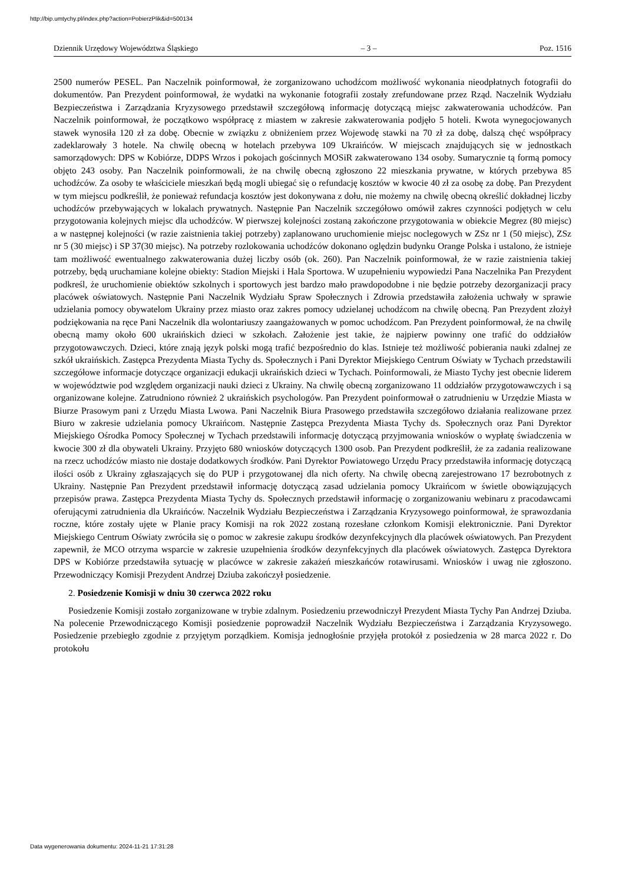http://bip.umtychy.pl/index.php?action=PobierzPlik&id=500134
Dziennik Urzędowy Województwa Śląskiego – 3 – Poz. 1516
2500 numerów PESEL. Pan Naczelnik poinformował, że zorganizowano uchodźcom możliwość wykonania nieodpłatnych fotografii do dokumentów. Pan Prezydent poinformował, że wydatki na wykonanie fotografii zostały zrefundowane przez Rząd. Naczelnik Wydziału Bezpieczeństwa i Zarządzania Kryzysowego przedstawił szczegółową informację dotyczącą miejsc zakwaterowania uchodźców. Pan Naczelnik poinformował, że początkowo współpracę z miastem w zakresie zakwaterowania podjęło 5 hoteli. Kwota wynegocjowanych stawek wynosiła 120 zł za dobę. Obecnie w związku z obniżeniem przez Wojewodę stawki na 70 zł za dobę, dalszą chęć współpracy zadeklarowały 3 hotele. Na chwilę obecną w hotelach przebywa 109 Ukraińców. W miejscach znajdujących się w jednostkach samorządowych: DPS w Kobiórze, DDPS Wrzos i pokojach gościnnych MOSiR zakwaterowano 134 osoby. Sumarycznie tą formą pomocy objęto 243 osoby. Pan Naczelnik poinformowali, że na chwilę obecną zgłoszono 22 mieszkania prywatne, w których przebywa 85 uchodźców. Za osoby te właściciele mieszkań będą mogli ubiegać się o refundację kosztów w kwocie 40 zł za osobę za dobę. Pan Prezydent w tym miejscu podkreślił, że ponieważ refundacja kosztów jest dokonywana z dołu, nie możemy na chwilę obecną określić dokładnej liczby uchodźców przebywających w lokalach prywatnych. Następnie Pan Naczelnik szczegółowo omówił zakres czynności podjętych w celu przygotowania kolejnych miejsc dla uchodźców. W pierwszej kolejności zostaną zakończone przygotowania w obiekcie Megrez (80 miejsc) a w następnej kolejności (w razie zaistnienia takiej potrzeby) zaplanowano uruchomienie miejsc noclegowych w ZSz nr 1 (50 miejsc), ZSz nr 5 (30 miejsc) i SP 37(30 miejsc). Na potrzeby rozlokowania uchodźców dokonano oględzin budynku Orange Polska i ustalono, że istnieje tam możliwość ewentualnego zakwaterowania dużej liczby osób (ok. 260). Pan Naczelnik poinformował, że w razie zaistnienia takiej potrzeby, będą uruchamiane kolejne obiekty: Stadion Miejski i Hala Sportowa. W uzupełnieniu wypowiedzi Pana Naczelnika Pan Prezydent podkreśl, że uruchomienie obiektów szkolnych i sportowych jest bardzo mało prawdopodobne i nie będzie potrzeby dezorganizacji pracy placówek oświatowych. Następnie Pani Naczelnik Wydziału Spraw Społecznych i Zdrowia przedstawiła założenia uchwały w sprawie udzielania pomocy obywatelom Ukrainy przez miasto oraz zakres pomocy udzielanej uchodźcom na chwilę obecną. Pan Prezydent złożył podziękowania na ręce Pani Naczelnik dla wolontariuszy zaangażowanych w pomoc uchodźcom. Pan Prezydent poinformował, że na chwilę obecną mamy około 600 ukraińskich dzieci w szkołach. Założenie jest takie, że najpierw powinny one trafić do oddziałów przygotowawczych. Dzieci, które znają język polski mogą trafić bezpośrednio do klas. Istnieje też możliwość pobierania nauki zdalnej ze szkół ukraińskich. Zastępca Prezydenta Miasta Tychy ds. Społecznych i Pani Dyrektor Miejskiego Centrum Oświaty w Tychach przedstawili szczegółowe informacje dotyczące organizacji edukacji ukraińskich dzieci w Tychach. Poinformowali, że Miasto Tychy jest obecnie liderem w województwie pod względem organizacji nauki dzieci z Ukrainy. Na chwilę obecną zorganizowano 11 oddziałów przygotowawczych i są organizowane kolejne. Zatrudniono również 2 ukraińskich psychologów. Pan Prezydent poinformował o zatrudnieniu w Urzędzie Miasta w Biurze Prasowym pani z Urzędu Miasta Lwowa. Pani Naczelnik Biura Prasowego przedstawiła szczegółowo działania realizowane przez Biuro w zakresie udzielania pomocy Ukraińcom. Następnie Zastępca Prezydenta Miasta Tychy ds. Społecznych oraz Pani Dyrektor Miejskiego Ośrodka Pomocy Społecznej w Tychach przedstawili informację dotyczącą przyjmowania wniosków o wypłatę świadczenia w kwocie 300 zł dla obywateli Ukrainy. Przyjęto 680 wniosków dotyczących 1300 osob. Pan Prezydent podkreślił, że za zadania realizowane na rzecz uchodźców miasto nie dostaje dodatkowych środków. Pani Dyrektor Powiatowego Urzędu Pracy przedstawiła informację dotyczącą ilości osób z Ukrainy zgłaszających się do PUP i przygotowanej dla nich oferty. Na chwilę obecną zarejestrowano 17 bezrobotnych z Ukrainy. Następnie Pan Prezydent przedstawił informację dotyczącą zasad udzielania pomocy Ukraińcom w świetle obowiązujących przepisów prawa. Zastępca Prezydenta Miasta Tychy ds. Społecznych przedstawił informację o zorganizowaniu webinaru z pracodawcami oferującymi zatrudnienia dla Ukraińców. Naczelnik Wydziału Bezpieczeństwa i Zarządzania Kryzysowego poinformował, że sprawozdania roczne, które zostały ujęte w Planie pracy Komisji na rok 2022 zostaną rozesłane członkom Komisji elektronicznie. Pani Dyrektor Miejskiego Centrum Oświaty zwróciła się o pomoc w zakresie zakupu środków dezynfekcyjnych dla placówek oświatowych. Pan Prezydent zapewnił, że MCO otrzyma wsparcie w zakresie uzupełnienia środków dezynfekcyjnych dla placówek oświatowych. Zastępca Dyrektora DPS w Kobiórze przedstawiła sytuację w placówce w zakresie zakażeń mieszkańców rotawirusami. Wniosków i uwag nie zgłoszono. Przewodniczący Komisji Prezydent Andrzej Dziuba zakończył posiedzenie.
2. Posiedzenie Komisji w dniu 30 czerwca 2022 roku
Posiedzenie Komisji zostało zorganizowane w trybie zdalnym. Posiedzeniu przewodniczył Prezydent Miasta Tychy Pan Andrzej Dziuba. Na polecenie Przewodniczącego Komisji posiedzenie poprowadził Naczelnik Wydziału Bezpieczeństwa i Zarządzania Kryzysowego. Posiedzenie przebiegło zgodnie z przyjętym porządkiem. Komisja jednogłośnie przyjęła protokół z posiedzenia w 28 marca 2022 r. Do protokołu
Data wygenerowania dokumentu: 2024-11-21 17:31:28